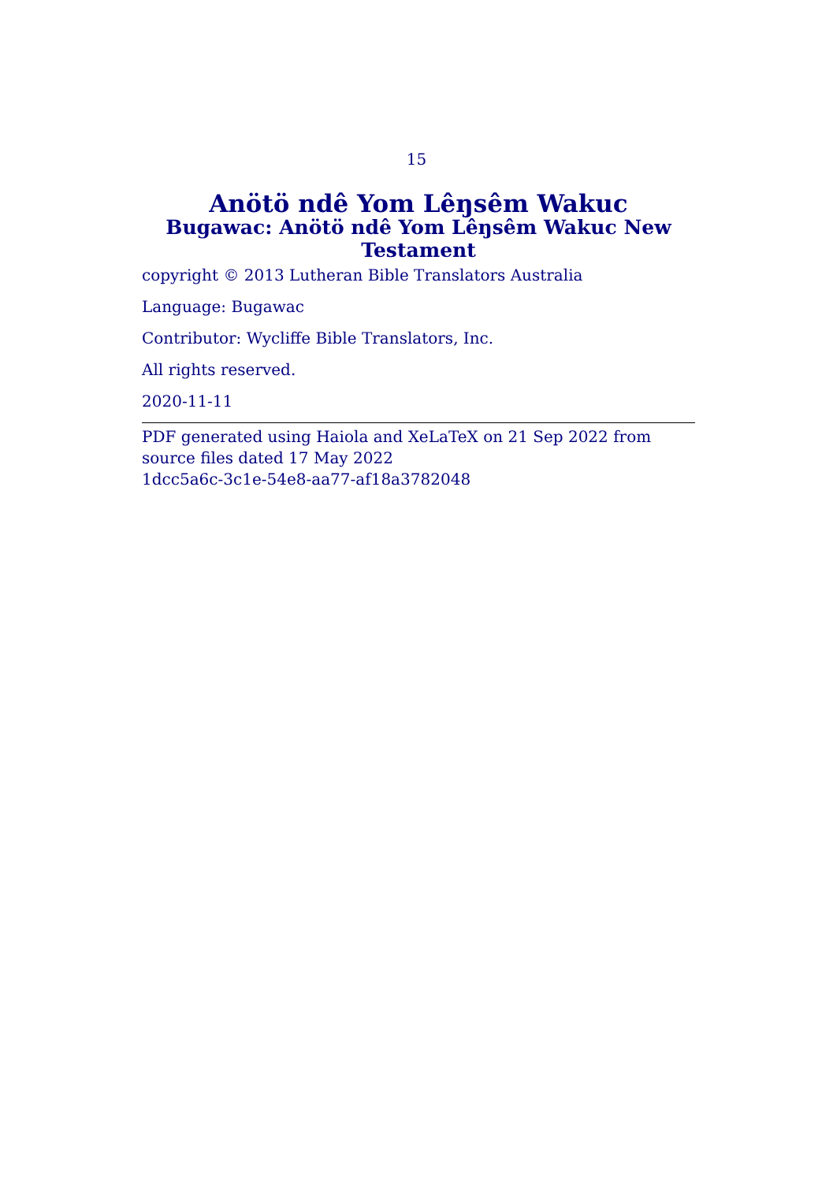15
Anötö ndê Yom Lêŋsêm Wakuc
Bugawac: Anötö ndê Yom Lêŋsêm Wakuc New Testament
copyright © 2013 Lutheran Bible Translators Australia
Language: Bugawac
Contributor: Wycliffe Bible Translators, Inc.
All rights reserved.
2020-11-11
PDF generated using Haiola and XeLaTeX on 21 Sep 2022 from source files dated 17 May 2022
1dcc5a6c-3c1e-54e8-aa77-af18a3782048